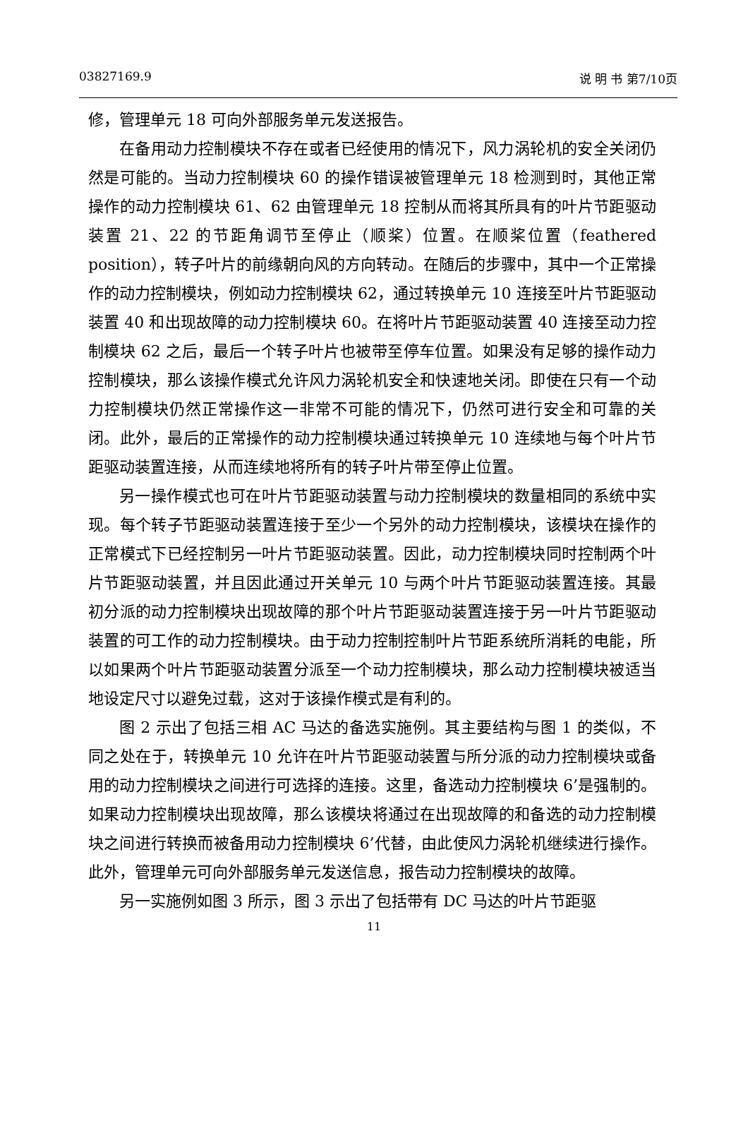03827169.9 说 明 书 第7/10页
修，管理单元 18 可向外部服务单元发送报告。
在备用动力控制模块不存在或者已经使用的情况下，风力涡轮机的安全关闭仍然是可能的。当动力控制模块 60 的操作错误被管理单元 18 检测到时，其他正常操作的动力控制模块 61、62 由管理单元 18 控制从而将其所具有的叶片节距驱动装置 21、22 的节距角调节至停止（顺桨）位置。在顺桨位置（feathered position），转子叶片的前缘朝向风的方向转动。在随后的步骤中，其中一个正常操作的动力控制模块，例如动力控制模块 62，通过转换单元 10 连接至叶片节距驱动装置 40 和出现故障的动力控制模块 60。在将叶片节距驱动装置 40 连接至动力控制模块 62 之后，最后一个转子叶片也被带至停车位置。如果没有足够的操作动力控制模块，那么该操作模式允许风力涡轮机安全和快速地关闭。即使在只有一个动力控制模块仍然正常操作这一非常不可能的情况下，仍然可进行安全和可靠的关闭。此外，最后的正常操作的动力控制模块通过转换单元 10 连续地与每个叶片节距驱动装置连接，从而连续地将所有的转子叶片带至停止位置。
另一操作模式也可在叶片节距驱动装置与动力控制模块的数量相同的系统中实现。每个转子节距驱动装置连接于至少一个另外的动力控制模块，该模块在操作的正常模式下已经控制另一叶片节距驱动装置。因此，动力控制模块同时控制两个叶片节距驱动装置，并且因此通过开关单元 10 与两个叶片节距驱动装置连接。其最初分派的动力控制模块出现故障的那个叶片节距驱动装置连接于另一叶片节距驱动装置的可工作的动力控制模块。由于动力控制控制叶片节距系统所消耗的电能，所以如果两个叶片节距驱动装置分派至一个动力控制模块，那么动力控制模块被适当地设定尺寸以避免过载，这对于该操作模式是有利的。
图 2 示出了包括三相 AC 马达的备选实施例。其主要结构与图 1 的类似，不同之处在于，转换单元 10 允许在叶片节距驱动装置与所分派的动力控制模块或备用的动力控制模块之间进行可选择的连接。这里，备选动力控制模块 6’是强制的。如果动力控制模块出现故障，那么该模块将通过在出现故障的和备选的动力控制模块之间进行转换而被备用动力控制模块 6’代替，由此使风力涡轮机继续进行操作。此外，管理单元可向外部服务单元发送信息，报告动力控制模块的故障。
另一实施例如图 3 所示，图 3 示出了包括带有 DC 马达的叶片节距驱
11